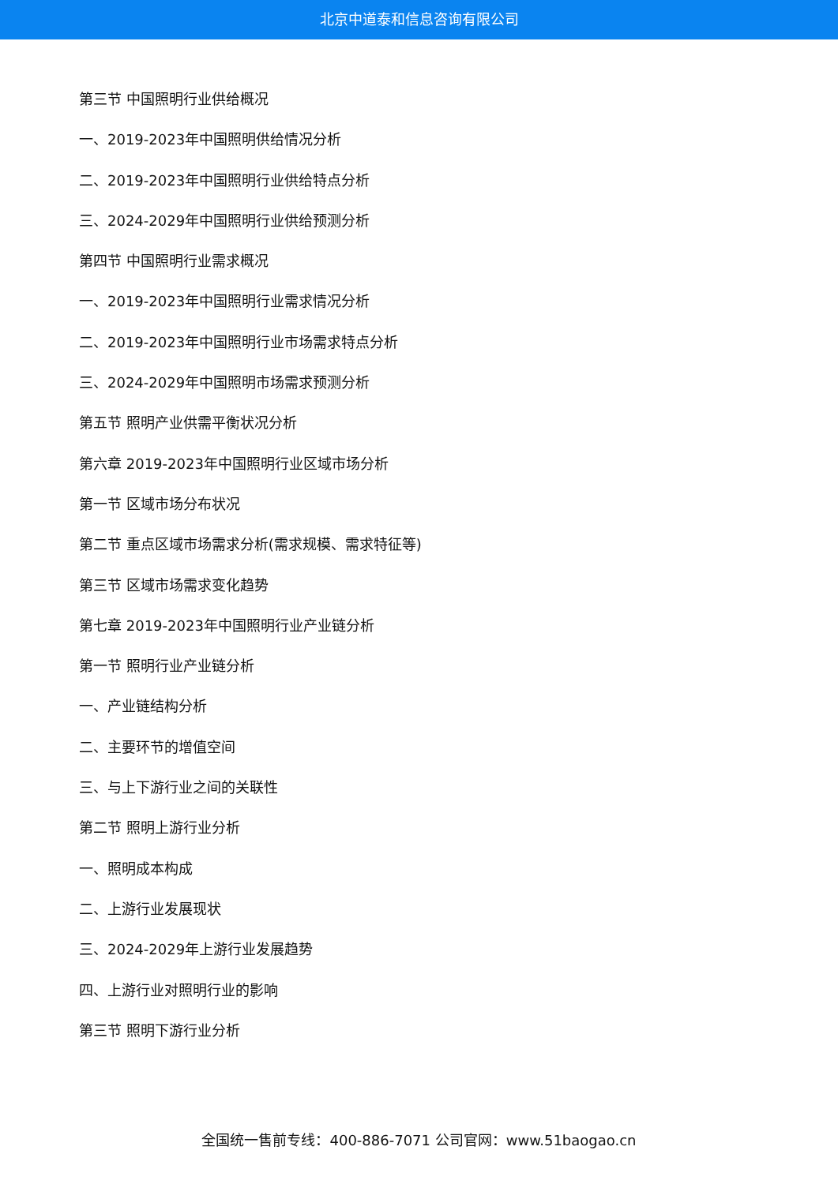北京中道泰和信息咨询有限公司
第三节 中国照明行业供给概况
一、2019-2023年中国照明供给情况分析
二、2019-2023年中国照明行业供给特点分析
三、2024-2029年中国照明行业供给预测分析
第四节 中国照明行业需求概况
一、2019-2023年中国照明行业需求情况分析
二、2019-2023年中国照明行业市场需求特点分析
三、2024-2029年中国照明市场需求预测分析
第五节 照明产业供需平衡状况分析
第六章 2019-2023年中国照明行业区域市场分析
第一节 区域市场分布状况
第二节 重点区域市场需求分析(需求规模、需求特征等)
第三节 区域市场需求变化趋势
第七章 2019-2023年中国照明行业产业链分析
第一节 照明行业产业链分析
一、产业链结构分析
二、主要环节的增值空间
三、与上下游行业之间的关联性
第二节 照明上游行业分析
一、照明成本构成
二、上游行业发展现状
三、2024-2029年上游行业发展趋势
四、上游行业对照明行业的影响
第三节 照明下游行业分析
全国统一售前专线：400-886-7071 公司官网：www.51baogao.cn